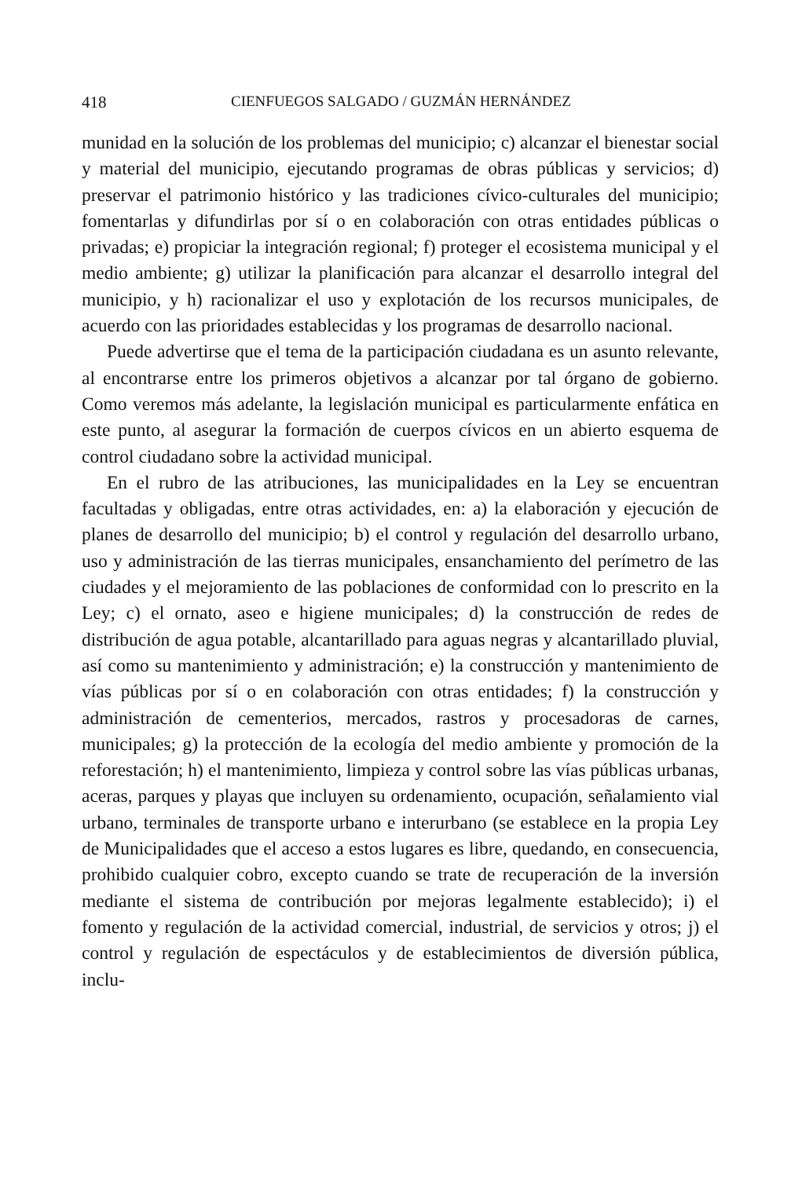418 CIENFUEGOS SALGADO / GUZMÁN HERNÁNDEZ
munidad en la solución de los problemas del municipio; c) alcanzar el bienestar social y material del municipio, ejecutando programas de obras públicas y servicios; d) preservar el patrimonio histórico y las tradiciones cívico-culturales del municipio; fomentarlas y difundirlas por sí o en colaboración con otras entidades públicas o privadas; e) propiciar la integración regional; f) proteger el ecosistema municipal y el medio ambiente; g) utilizar la planificación para alcanzar el desarrollo integral del municipio, y h) racionalizar el uso y explotación de los recursos municipales, de acuerdo con las prioridades establecidas y los programas de desarrollo nacional.
Puede advertirse que el tema de la participación ciudadana es un asunto relevante, al encontrarse entre los primeros objetivos a alcanzar por tal órgano de gobierno. Como veremos más adelante, la legislación municipal es particularmente enfática en este punto, al asegurar la formación de cuerpos cívicos en un abierto esquema de control ciudadano sobre la actividad municipal.
En el rubro de las atribuciones, las municipalidades en la Ley se encuentran facultadas y obligadas, entre otras actividades, en: a) la elaboración y ejecución de planes de desarrollo del municipio; b) el control y regulación del desarrollo urbano, uso y administración de las tierras municipales, ensanchamiento del perímetro de las ciudades y el mejoramiento de las poblaciones de conformidad con lo prescrito en la Ley; c) el ornato, aseo e higiene municipales; d) la construcción de redes de distribución de agua potable, alcantarillado para aguas negras y alcantarillado pluvial, así como su mantenimiento y administración; e) la construcción y mantenimiento de vías públicas por sí o en colaboración con otras entidades; f) la construcción y administración de cementerios, mercados, rastros y procesadoras de carnes, municipales; g) la protección de la ecología del medio ambiente y promoción de la reforestación; h) el mantenimiento, limpieza y control sobre las vías públicas urbanas, aceras, parques y playas que incluyen su ordenamiento, ocupación, señalamiento vial urbano, terminales de transporte urbano e interurbano (se establece en la propia Ley de Municipalidades que el acceso a estos lugares es libre, quedando, en consecuencia, prohibido cualquier cobro, excepto cuando se trate de recuperación de la inversión mediante el sistema de contribución por mejoras legalmente establecido); i) el fomento y regulación de la actividad comercial, industrial, de servicios y otros; j) el control y regulación de espectáculos y de establecimientos de diversión pública, inclu-